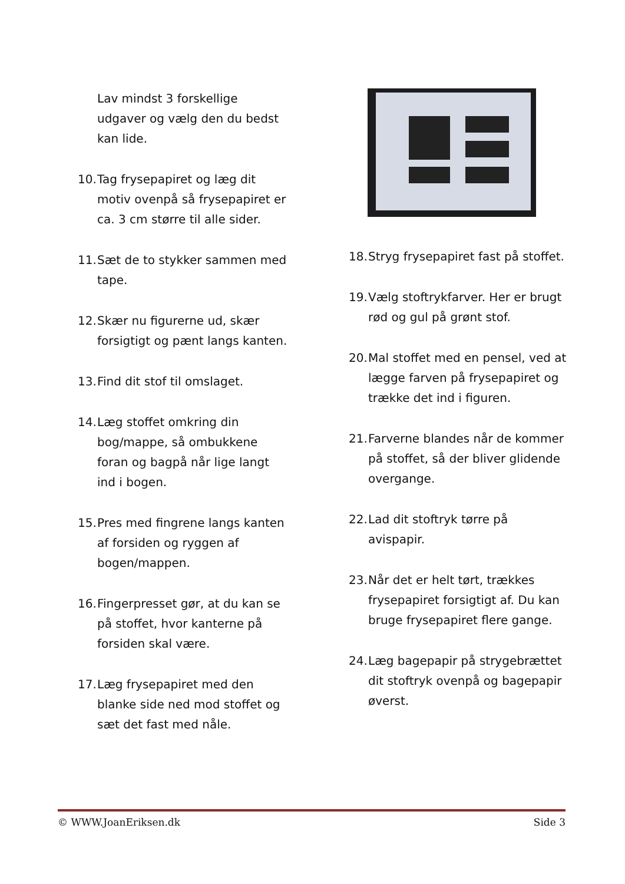Lav mindst 3 forskellige udgaver og vælg den du bedst kan lide.
10. Tag frysepapiret og læg dit motiv ovenpå så frysepapiret er ca. 3 cm større til alle sider.
11. Sæt de to stykker sammen med tape.
12. Skær nu figurerne ud, skær forsigtigt og pænt langs kanten.
13. Find dit stof til omslaget.
14. Læg stoffet omkring din bog/mappe, så ombukkene foran og bagpå når lige langt ind i bogen.
15. Pres med fingrene langs kanten af forsiden og ryggen af bogen/mappen.
16. Fingerpresset gør, at du kan se på stoffet, hvor kanterne på forsiden skal være.
17. Læg frysepapiret med den blanke side ned mod stoffet og sæt det fast med nåle.
18. Stryg frysepapiret fast på stoffet.
19. Vælg stoftrykfarver. Her er brugt rød og gul på grønt stof.
20. Mal stoffet med en pensel, ved at lægge farven på frysepapiret og trække det ind i figuren.
21. Farverne blandes når de kommer på stoffet, så der bliver glidende overgange.
22. Lad dit stoftryk tørre på avispapir.
23. Når det er helt tørt, trækkes frysepapiret forsigtigt af. Du kan bruge frysepapiret flere gange.
24. Læg bagepapir på strygebrættet dit stoftryk ovenpå og bagepapir øverst.
© WWW.JoanEriksen.dk Side 3